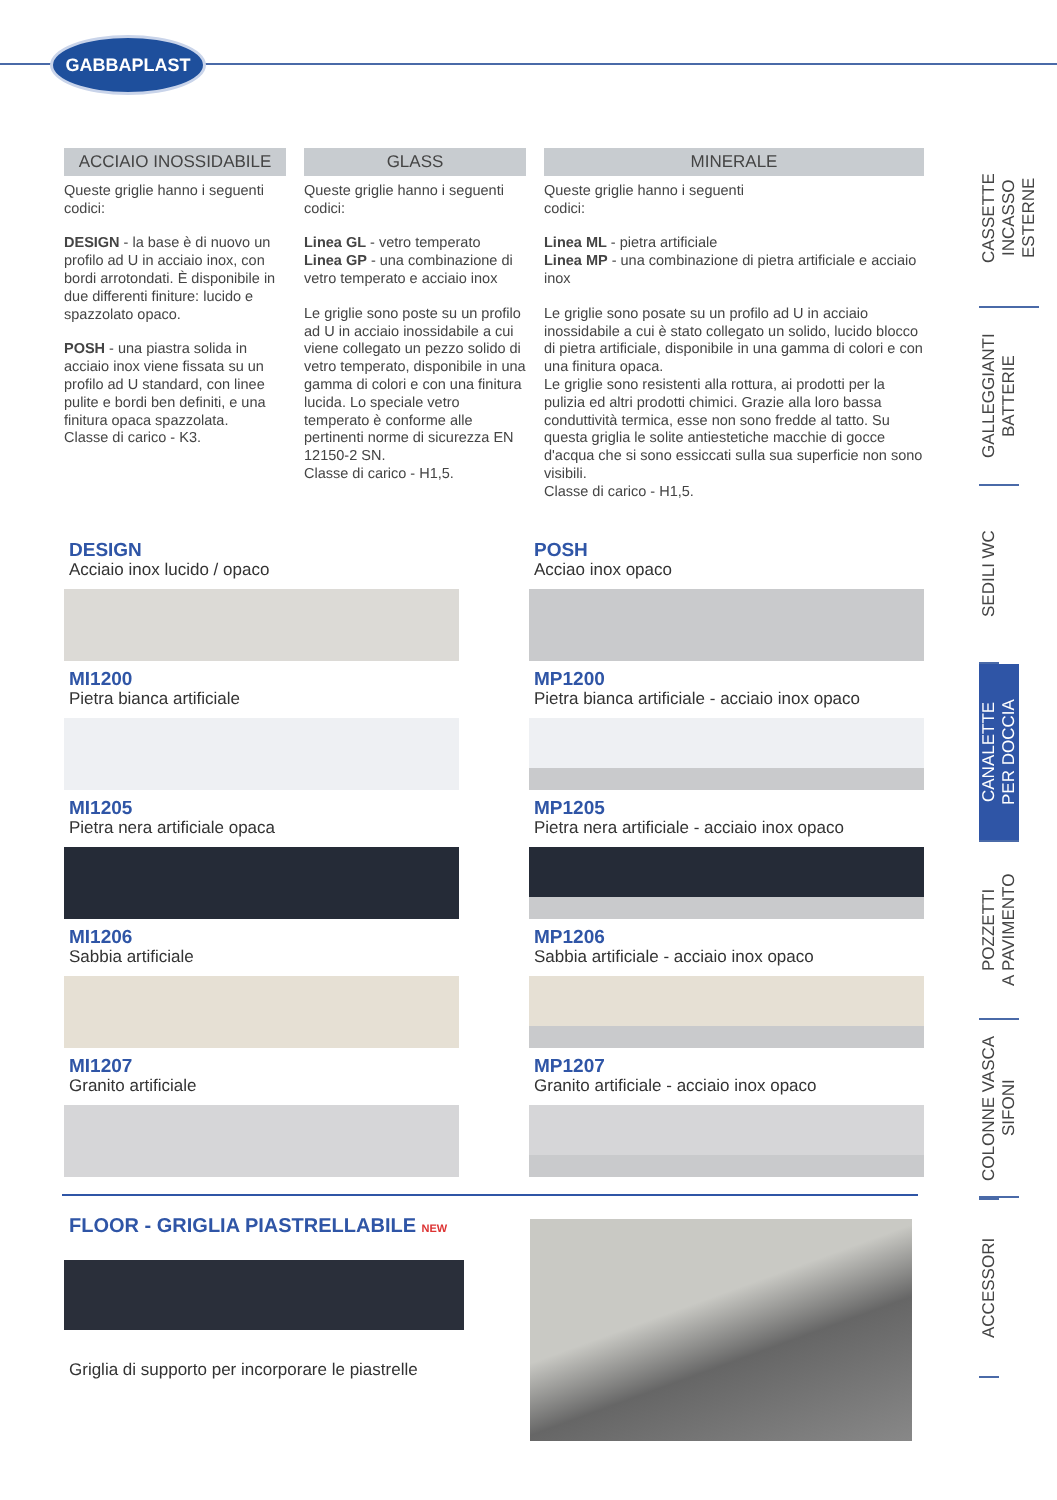GABBAPLAST
ACCIAIO INOSSIDABILE
Queste griglie hanno i seguenti codici:
DESIGN - la base è di nuovo un profilo ad U in acciaio inox, con bordi arrotondati. È disponibile in due differenti finiture: lucido e spazzolato opaco.
POSH - una piastra solida in acciaio inox viene fissata su un profilo ad U standard, con linee pulite e bordi ben definiti, e una finitura opaca spazzolata.
Classe di carico - K3.
GLASS
Queste griglie hanno i seguenti codici:
Linea GL - vetro temperato
Linea GP - una combinazione di vetro temperato e acciaio inox
Le griglie sono poste su un profilo ad U in acciaio inossidabile a cui viene collegato un pezzo solido di vetro temperato, disponibile in una gamma di colori e con una finitura lucida. Lo speciale vetro temperato è conforme alle pertinenti norme di sicurezza EN 12150-2 SN.
Classe di carico - H1,5.
MINERALE
Queste griglie hanno i seguenti
codici:
Linea ML - pietra artificiale
Linea MP - una combinazione di pietra artificiale e acciaio inox
Le griglie sono posate su un profilo ad U in acciaio inossidabile a cui è stato collegato un solido, lucido blocco di pietra artificiale, disponibile in una gamma di colori e con una finitura opaca.
Le griglie sono resistenti alla rottura, ai prodotti per la pulizia ed altri prodotti chimici. Grazie alla loro bassa conduttività termica, esse non sono fredde al tatto. Su questa griglia le solite antiestetiche macchie di gocce d'acqua che si sono essiccati sulla sua superficie non sono visibili.
Classe di carico - H1,5.
DESIGN
Acciaio inox lucido / opaco
MI1200
Pietra bianca artificiale
MI1205
Pietra nera artificiale opaca
MI1206
Sabbia artificiale
MI1207
Granito artificiale
POSH
Acciao inox opaco
MP1200
Pietra bianca artificiale - acciaio inox opaco
MP1205
Pietra nera artificiale - acciaio inox opaco
MP1206
Sabbia artificiale - acciaio inox opaco
MP1207
Granito artificiale - acciaio inox opaco
FLOOR - GRIGLIA PIASTRELLABILE NEW
Griglia di supporto per incorporare le piastrelle
CASSETTE
INCASSO
ESTERNE
GALLEGGIANTI
BATTERIE
SEDILI WC
CANALETTE
PER DOCCIA
POZZETTI
A PAVIMENTO
COLONNE VASCA
SIFONI
ACCESSORI